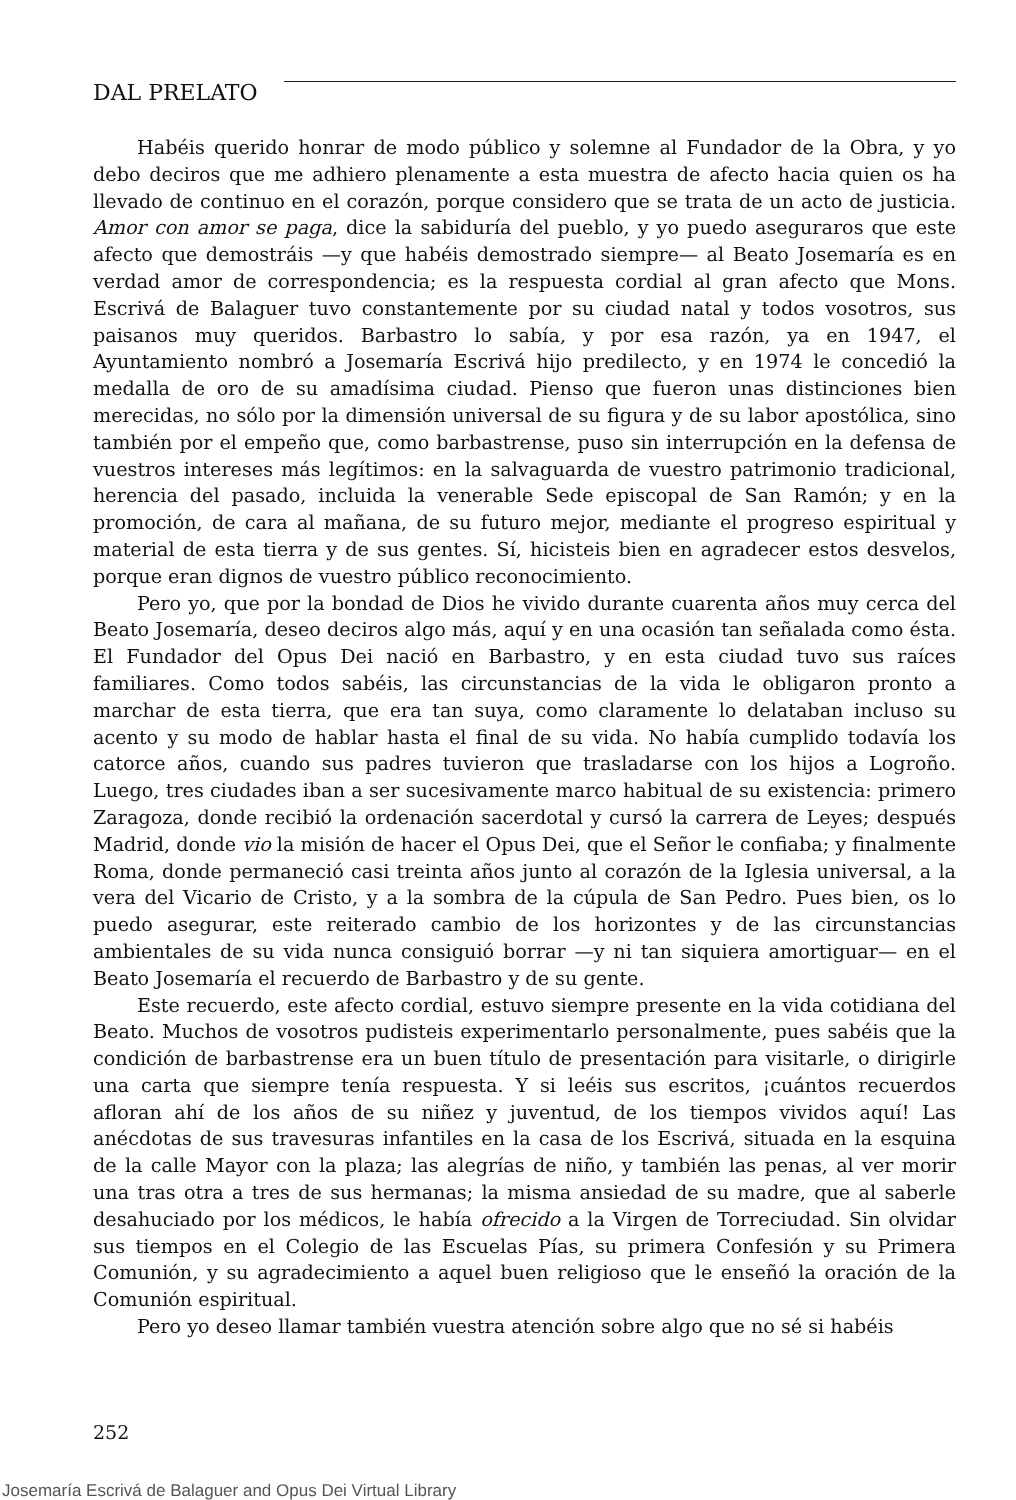DAL PRELATO
Habéis querido honrar de modo público y solemne al Fundador de la Obra, y yo debo deciros que me adhiero plenamente a esta muestra de afecto hacia quien os ha llevado de continuo en el corazón, porque considero que se trata de un acto de justicia. Amor con amor se paga, dice la sabiduría del pueblo, y yo puedo aseguraros que este afecto que demostráis —y que habéis demostrado siempre— al Beato Josemaría es en verdad amor de correspondencia; es la respuesta cordial al gran afecto que Mons. Escrivá de Balaguer tuvo constantemente por su ciudad natal y todos vosotros, sus paisanos muy queridos. Barbastro lo sabía, y por esa razón, ya en 1947, el Ayuntamiento nombró a Josemaría Escrivá hijo predilecto, y en 1974 le concedió la medalla de oro de su amadísima ciudad. Pienso que fueron unas distinciones bien merecidas, no sólo por la dimensión universal de su figura y de su labor apostólica, sino también por el empeño que, como barbastrense, puso sin interrupción en la defensa de vuestros intereses más legítimos: en la salvaguarda de vuestro patrimonio tradicional, herencia del pasado, incluida la venerable Sede episcopal de San Ramón; y en la promoción, de cara al mañana, de su futuro mejor, mediante el progreso espiritual y material de esta tierra y de sus gentes. Sí, hicisteis bien en agradecer estos desvelos, porque eran dignos de vuestro público reconocimiento.
Pero yo, que por la bondad de Dios he vivido durante cuarenta años muy cerca del Beato Josemaría, deseo deciros algo más, aquí y en una ocasión tan señalada como ésta. El Fundador del Opus Dei nació en Barbastro, y en esta ciudad tuvo sus raíces familiares. Como todos sabéis, las circunstancias de la vida le obligaron pronto a marchar de esta tierra, que era tan suya, como claramente lo delataban incluso su acento y su modo de hablar hasta el final de su vida. No había cumplido todavía los catorce años, cuando sus padres tuvieron que trasladarse con los hijos a Logroño. Luego, tres ciudades iban a ser sucesivamente marco habitual de su existencia: primero Zaragoza, donde recibió la ordenación sacerdotal y cursó la carrera de Leyes; después Madrid, donde vio la misión de hacer el Opus Dei, que el Señor le confiaba; y finalmente Roma, donde permaneció casi treinta años junto al corazón de la Iglesia universal, a la vera del Vicario de Cristo, y a la sombra de la cúpula de San Pedro. Pues bien, os lo puedo asegurar, este reiterado cambio de los horizontes y de las circunstancias ambientales de su vida nunca consiguió borrar —y ni tan siquiera amortiguar— en el Beato Josemaría el recuerdo de Barbastro y de su gente.
Este recuerdo, este afecto cordial, estuvo siempre presente en la vida cotidiana del Beato. Muchos de vosotros pudisteis experimentarlo personalmente, pues sabéis que la condición de barbastrense era un buen título de presentación para visitarle, o dirigirle una carta que siempre tenía respuesta. Y si leéis sus escritos, ¡cuántos recuerdos afloran ahí de los años de su niñez y juventud, de los tiempos vividos aquí! Las anécdotas de sus travesuras infantiles en la casa de los Escrivá, situada en la esquina de la calle Mayor con la plaza; las alegrías de niño, y también las penas, al ver morir una tras otra a tres de sus hermanas; la misma ansiedad de su madre, que al saberle desahuciado por los médicos, le había ofrecido a la Virgen de Torreciudad. Sin olvidar sus tiempos en el Colegio de las Escuelas Pías, su primera Confesión y su Primera Comunión, y su agradecimiento a aquel buen religioso que le enseñó la oración de la Comunión espiritual.
Pero yo deseo llamar también vuestra atención sobre algo que no sé si habéis
252
Josemaría Escrivá de Balaguer and Opus Dei Virtual Library